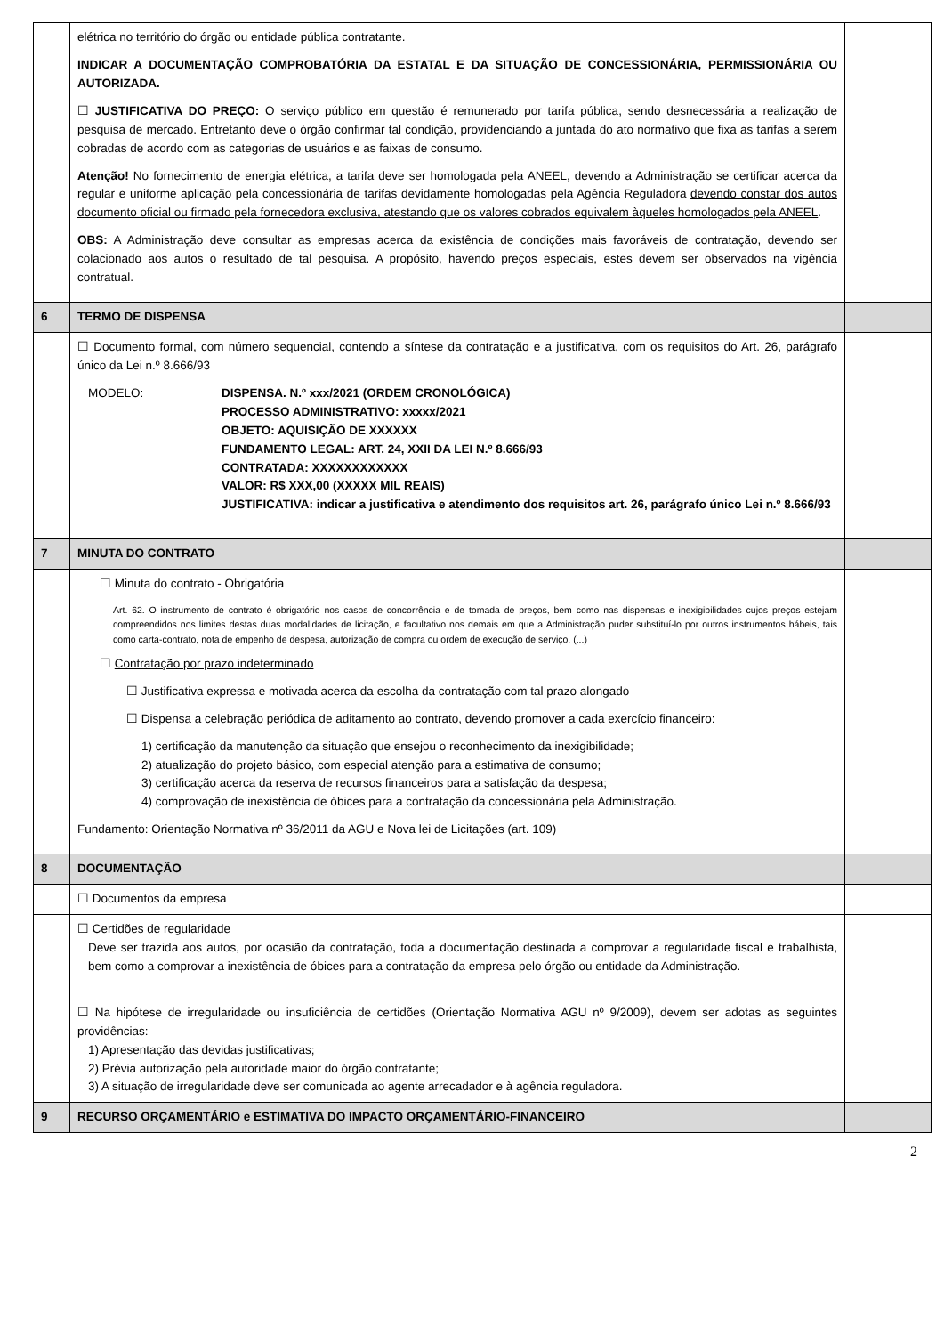| | elétrica no território do órgão ou entidade pública contratante. INDICAR A DOCUMENTAÇÃO COMPROBATÓRIA DA ESTATAL E DA SITUAÇÃO DE CONCESSIONÁRIA, PERMISSIONÁRIA OU AUTORIZADA. ☐ JUSTIFICATIVA DO PREÇO: O serviço público em questão é remunerado por tarifa pública, sendo desnecessária a realização de pesquisa de mercado. Entretanto deve o órgão confirmar tal condição, providenciando a juntada do ato normativo que fixa as tarifas a serem cobradas de acordo com as categorias de usuários e as faixas de consumo. Atenção! No fornecimento de energia elétrica, a tarifa deve ser homologada pela ANEEL, devendo a Administração se certificar acerca da regular e uniforme aplicação pela concessionária de tarifas devidamente homologadas pela Agência Reguladora devendo constar dos autos documento oficial ou firmado pela fornecedora exclusiva, atestando que os valores cobrados equivalem àqueles homologados pela ANEEL . OBS: A Administração deve consultar as empresas acerca da existência de condições mais favoráveis de contratação, devendo ser colacionado aos autos o resultado de tal pesquisa. A propósito, havendo preços especiais, estes devem ser observados na vigência contratual. | |
| 6 | TERMO DE DISPENSA | |
| | ☐ Documento formal, com número sequencial, contendo a síntese da contratação e a justificativa, com os requisitos do Art. 26, parágrafo único da Lei n.º 8.666/93 MODELO: DISPENSA. N.º xxx/2021 (ORDEM CRONOLÓGICA) PROCESSO ADMINISTRATIVO: xxxxx/2021 OBJETO: AQUISIÇÃO DE XXXXXX FUNDAMENTO LEGAL: ART. 24, XXII DA LEI N.º 8.666/93 CONTRATADA: XXXXXXXXXXXX VALOR: R$ XXX,00 (XXXXX MIL REAIS) JUSTIFICATIVA: indicar a justificativa e atendimento dos requisitos art. 26, parágrafo único Lei n.º 8.666/93 | |
| 7 | MINUTA DO CONTRATO | |
| | ☐ Minuta do contrato - Obrigatória Art. 62. O instrumento de contrato é obrigatório nos casos de concorrência e de tomada de preços, bem como nas dispensas e inexigibilidades cujos preços estejam compreendidos nos limites destas duas modalidades de licitação, e facultativo nos demais em que a Administração puder substituí-lo por outros instrumentos hábeis, tais como carta-contrato, nota de empenho de despesa, autorização de compra ou ordem de execução de serviço. (...) ☐ Contratação por prazo indeterminado ☐ Justificativa expressa e motivada acerca da escolha da contratação com tal prazo alongado ☐ Dispensa a celebração periódica de aditamento ao contrato, devendo promover a cada exercício financeiro: 1) certificação da manutenção da situação que ensejou o reconhecimento da inexigibilidade; 2) atualização do projeto básico, com especial atenção para a estimativa de consumo; 3) certificação acerca da reserva de recursos financeiros para a satisfação da despesa; 4) comprovação de inexistência de óbices para a contratação da concessionária pela Administração. Fundamento: Orientação Normativa nº 36/2011 da AGU e Nova lei de Licitações (art. 109) | |
| 8 | DOCUMENTAÇÃO | |
| | ☐ Documentos da empresa | |
| | ☐ Certidões de regularidade Deve ser trazida aos autos, por ocasião da contratação, toda a documentação destinada a comprovar a regularidade fiscal e trabalhista, bem como a comprovar a inexistência de óbices para a contratação da empresa pelo órgão ou entidade da Administração. ☐ Na hipótese de irregularidade ou insuficiência de certidões (Orientação Normativa AGU nº 9/2009), devem ser adotas as seguintes providências: 1) Apresentação das devidas justificativas; 2) Prévia autorização pela autoridade maior do órgão contratante; 3) A situação de irregularidade deve ser comunicada ao agente arrecadador e à agência reguladora. | |
| 9 | RECURSO ORÇAMENTÁRIO e ESTIMATIVA DO IMPACTO ORÇAMENTÁRIO-FINANCEIRO | |
2